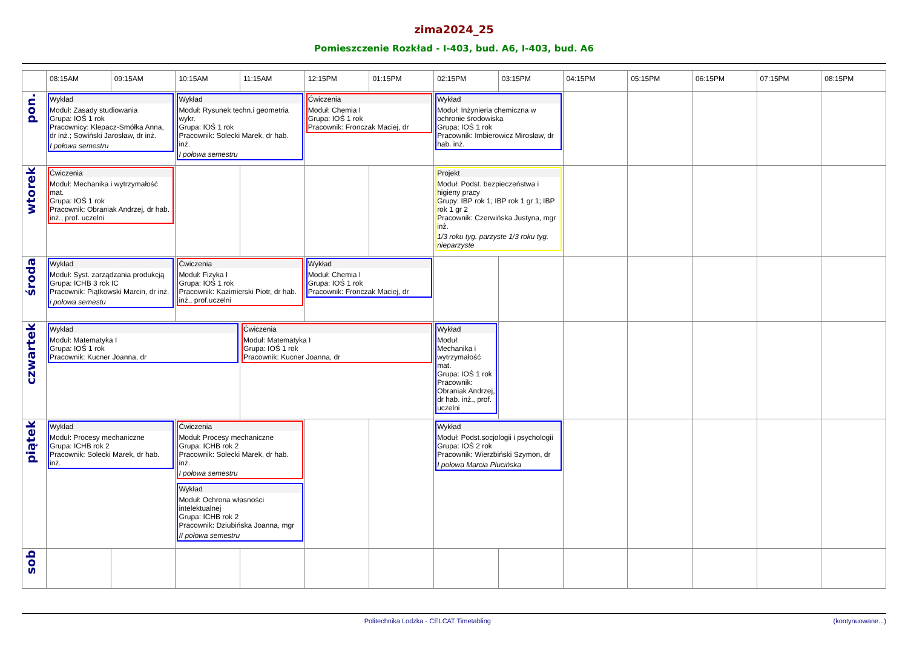zima2024_25
Pomieszczenie Rozkład - I-403, bud. A6, I-403, bud. A6
| | 08:15AM | 09:15AM | 10:15AM | 11:15AM | 12:15PM | 01:15PM | 02:15PM | 03:15PM | 04:15PM | 05:15PM | 06:15PM | 07:15PM | 08:15PM |
| --- | --- | --- | --- | --- | --- | --- | --- | --- | --- | --- | --- | --- | --- |
| pon. | Wykład Moduł: Zasady studiowania Grupa: IOŚ 1 rok Pracownicy: Klepacz-Smółka Anna, dr inż.; Sowiński Jarosław, dr inż. I połowa semestru | | Wykład Moduł: Rysunek techn.i geometria wykr. Grupa: IOŚ 1 rok Pracownik: Solecki Marek, dr hab. inż. I połowa semestru | | Ćwiczenia Moduł: Chemia I Grupa: IOŚ 1 rok Pracownik: Fronczak Maciej, dr | | Wykład Moduł: Inżynieria chemiczna w ochronie środowiska Grupa: IOŚ 1 rok Pracownik: Imbierowicz Mirosław, dr hab. inż. | | | | | | |
| wtorek | Ćwiczenia Moduł: Mechanika i wytrzymałość mat. Grupa: IOŚ 1 rok Pracownik: Obraniak Andrzej, dr hab. inż., prof. uczelni | | | | | | Projekt Moduł: Podst. bezpieczeństwa i higieny pracy Grupy: IBP rok 1; IBP rok 1 gr 1; IBP rok 1 gr 2 Pracownik: Czerwińska Justyna, mgr inż. 1/3 roku tyg. parzyste 1/3 roku tyg. nieparzyste | | | | | | |
| środa | Wykład Moduł: Syst. zarządzania produkcją Grupa: ICHB 3 rok IC Pracownik: Piątkowski Marcin, dr inż. i połowa semestu | | Ćwiczenia Moduł: Fizyka I Grupa: IOŚ 1 rok Pracownik: Kazimierski Piotr, dr hab. inż., prof.uczelni | | Wykład Moduł: Chemia I Grupa: IOŚ 1 rok Pracownik: Fronczak Maciej, dr | | | | | | | | |
| czwartek | Wykład Moduł: Matematyka I Grupa: IOŚ 1 rok Pracownik: Kucner Joanna, dr | | | Ćwiczenia Moduł: Matematyka I Grupa: IOŚ 1 rok Pracownik: Kucner Joanna, dr | | | Wykład Moduł: Mechanika i wytrzymałość mat. Grupa: IOŚ 1 rok Pracownik: Obraniak Andrzej, dr hab. inż., prof. uczelni | | | | | | |
| piątek | Wykład Moduł: Procesy mechaniczne Grupa: ICHB rok 2 Pracownik: Solecki Marek, dr hab. inż. | | Ćwiczenia Moduł: Procesy mechaniczne Grupa: ICHB rok 2 Pracownik: Solecki Marek, dr hab. inż. I połowa semestru Wykład Moduł: Ochrona własności intelektualnej Grupa: ICHB rok 2 Pracownik: Dziubińska Joanna, mgr II połowa semestru | | | | Wykład Moduł: Podst.socjologii i psychologii Grupa: IOŚ 2 rok Pracownik: Wierzbiński Szymon, dr I połowa Marcia Plucińska | | | | | | |
| sob | | | | | | | | | | | | | |
Politechnika Lodzka - CELCAT Timetabling (kontynuowane...)